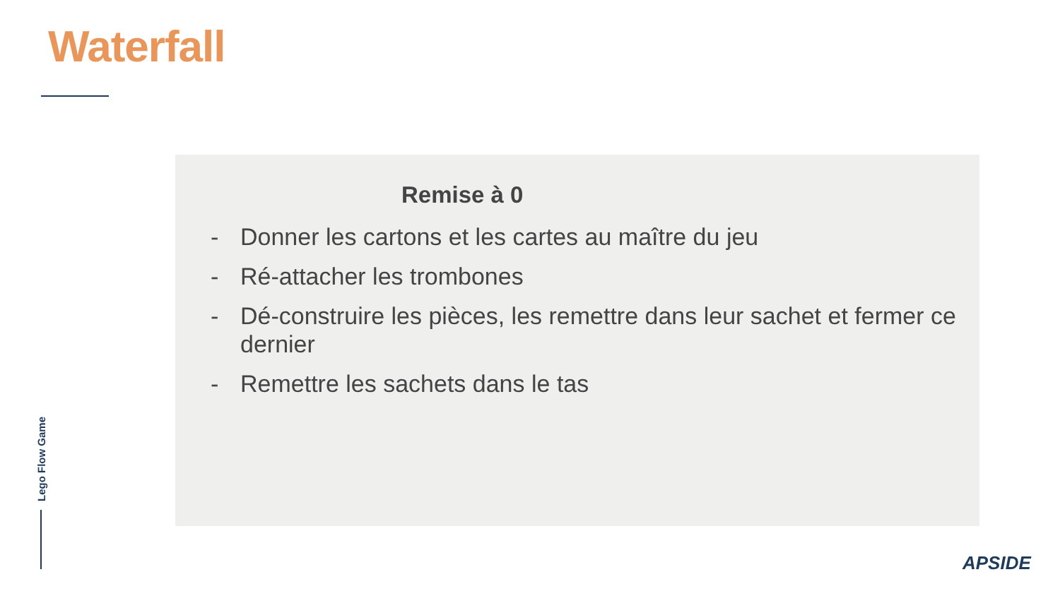Waterfall
Remise à 0
- Donner les cartons et les cartes au maître du jeu
- Ré-attacher les trombones
- Dé-construire les pièces, les remettre dans leur sachet et fermer ce dernier
- Remettre les sachets dans le tas
Lego Flow Game
APSIDE